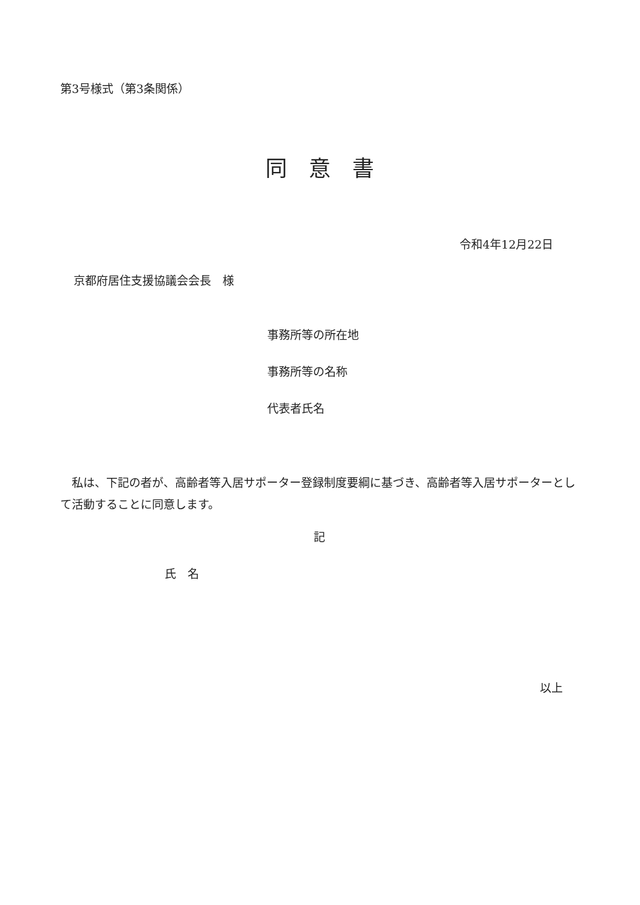第3号様式（第3条関係）
同　意　書
令和4年12月22日
京都府居住支援協議会会長　様
事務所等の所在地
事務所等の名称
代表者氏名
　私は、下記の者が、高齢者等入居サポーター登録制度要綱に基づき、高齢者等入居サポーターとして活動することに同意します。
記
氏　名
以上